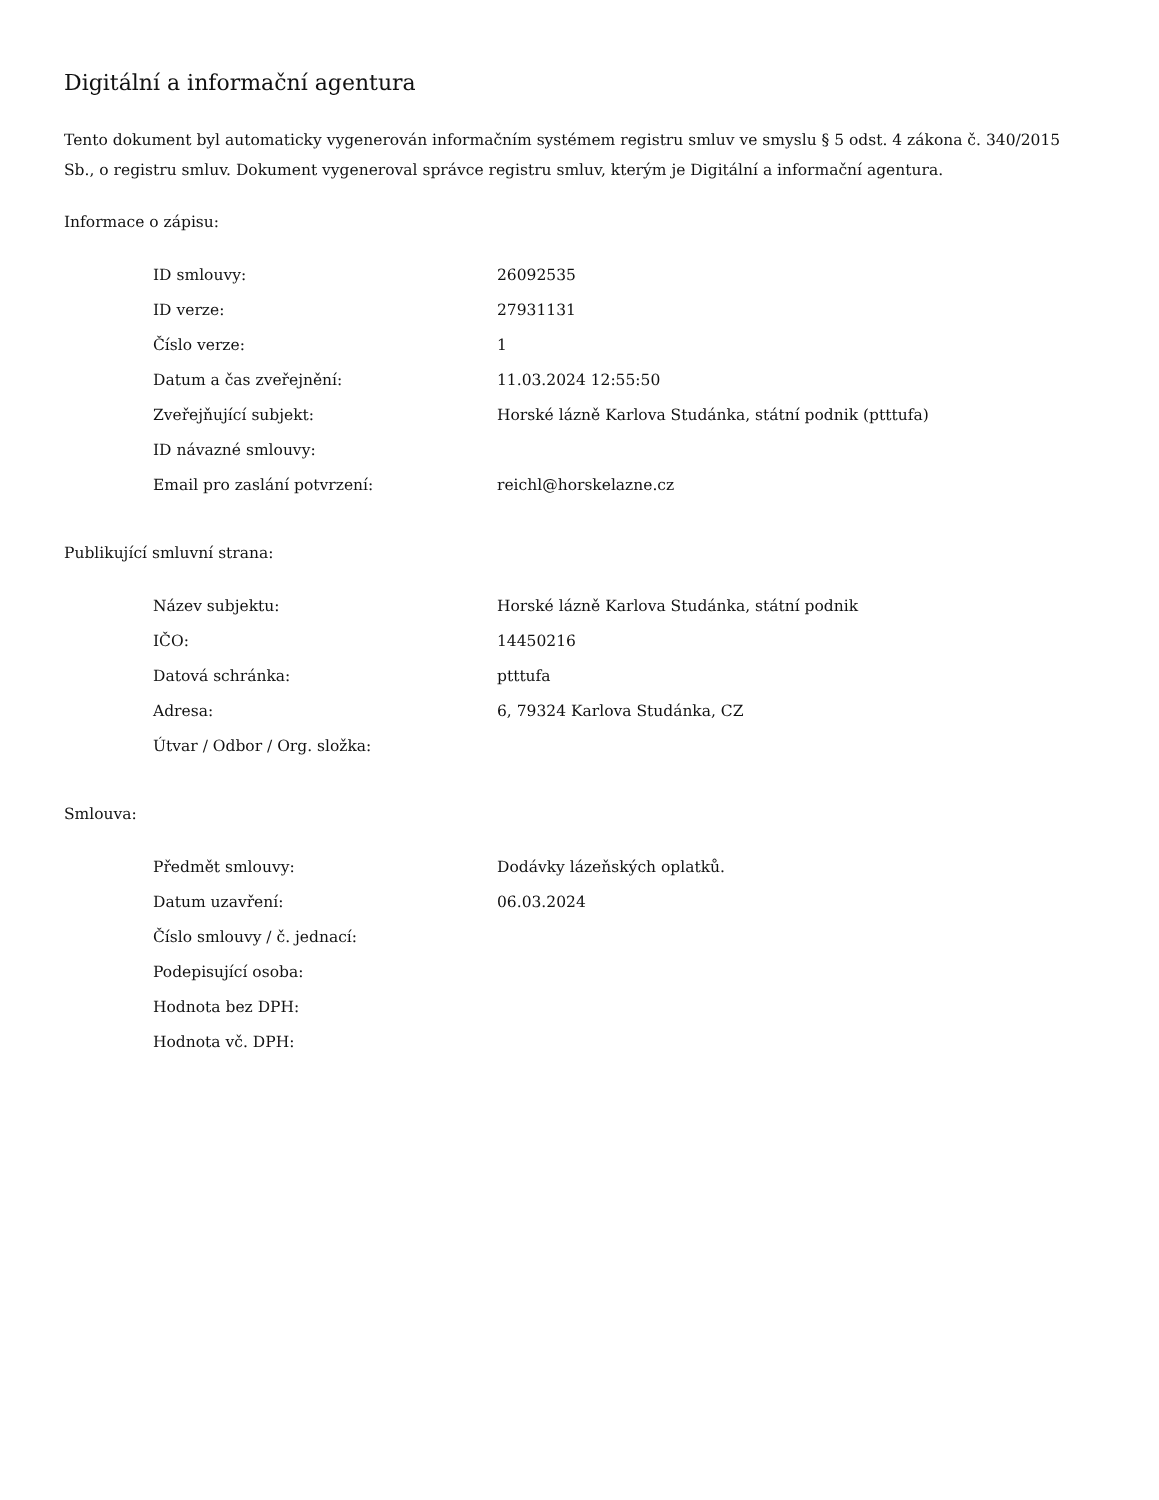Digitální a informační agentura
Tento dokument byl automaticky vygenerován informačním systémem registru smluv ve smyslu § 5 odst. 4 zákona č. 340/2015 Sb., o registru smluv. Dokument vygeneroval správce registru smluv, kterým je Digitální a informační agentura.
Informace o zápisu:
| ID smlouvy: | 26092535 |
| ID verze: | 27931131 |
| Číslo verze: | 1 |
| Datum a čas zveřejnění: | 11.03.2024 12:55:50 |
| Zveřejňující subjekt: | Horské lázně Karlova Studánka, státní podnik (ptttufa) |
| ID návazné smlouvy: | |
| Email pro zaslání potvrzení: | reichl@horskelazne.cz |
Publikující smluvní strana:
| Název subjektu: | Horské lázně Karlova Studánka, státní podnik |
| IČO: | 14450216 |
| Datová schránka: | ptttufa |
| Adresa: | 6, 79324 Karlova Studánka, CZ |
| Útvar / Odbor / Org. složka: | |
Smlouva:
| Předmět smlouvy: | Dodávky lázeňských oplatků. |
| Datum uzavření: | 06.03.2024 |
| Číslo smlouvy / č. jednací: | |
| Podepisující osoba: | |
| Hodnota bez DPH: | |
| Hodnota vč. DPH: | |